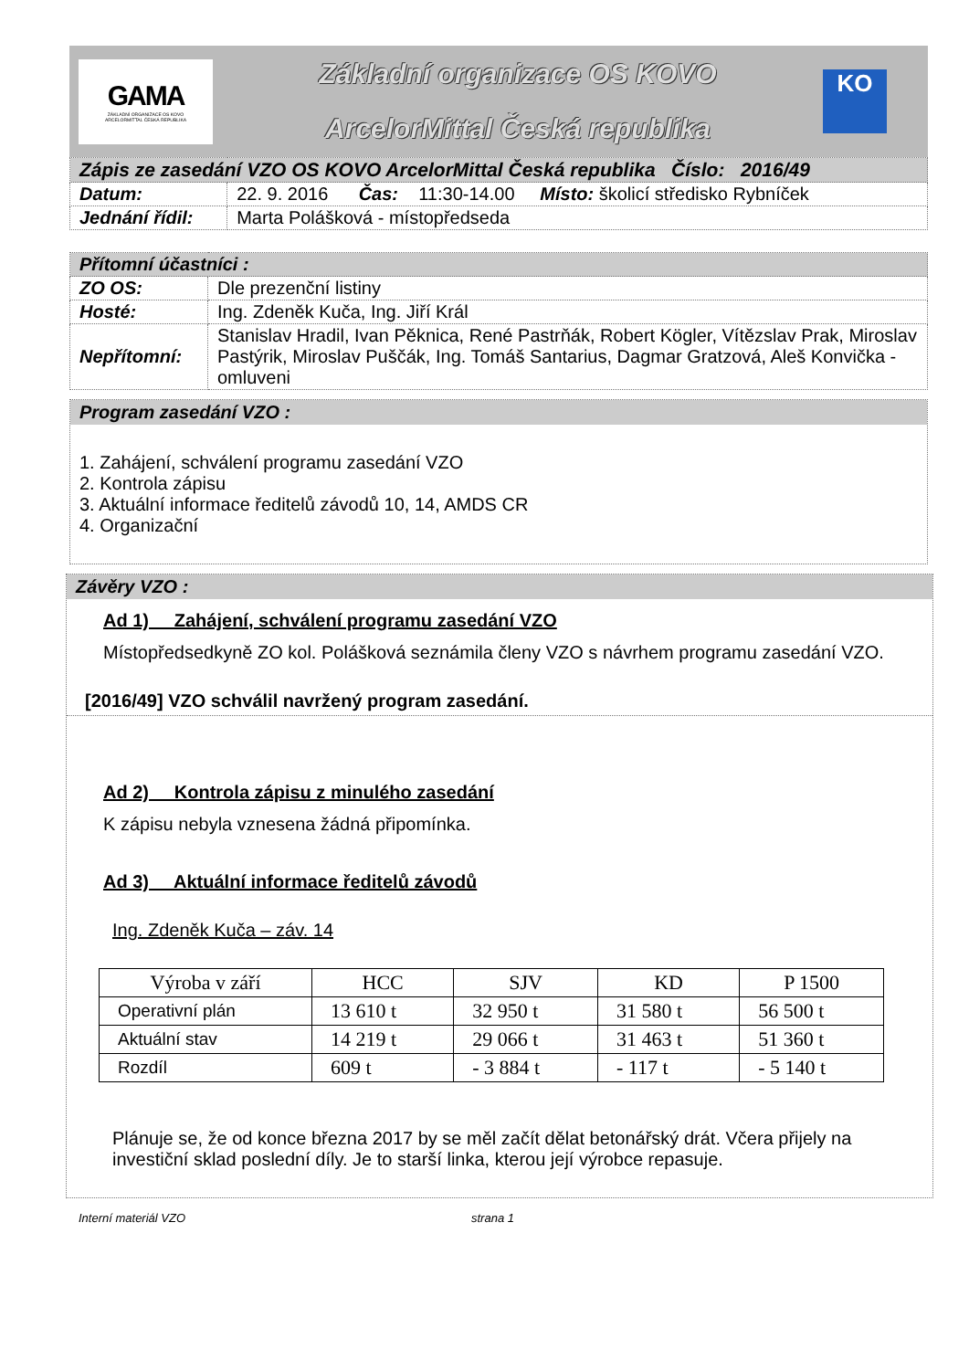GAMA
ZÁKLADNÍ ORGANIZACE OS KOVO
ARCELORMITTAL ČESKÁ REPUBLIKA
Základní organizace OS KOVO
ArcelorMittal Česká republika
KO
| Zápis ze zasedání VZO OS KOVO ArcelorMittal Česká republika Číslo: 2016/49 | |
| Datum: | 22. 9. 2016 Čas: 11:30-14.00 Místo: školicí středisko Rybníček |
| Jednání řídil: | Marta Polášková - místopředseda |
| Přítomní účastníci : | |
| ZO OS: | Dle prezenční listiny |
| Hosté: | Ing. Zdeněk Kuča, Ing. Jiří Král |
| Nepřítomní: | Stanislav Hradil, Ivan Pěknica, René Pastrňák, Robert Kögler, Vítězslav Prak, Miroslav Pastýrik, Miroslav Puščák, Ing. Tomáš Santarius, Dagmar Gratzová, Aleš Konvička - omluveni |
Program zasedání VZO :
1. Zahájení, schválení programu zasedání VZO
2. Kontrola zápisu
3. Aktuální informace ředitelů závodů 10, 14, AMDS CR
4. Organizační
Závěry VZO :
Ad 1) Zahájení, schválení programu zasedání VZO
Místopředsedkyně ZO kol. Polášková seznámila členy VZO s návrhem programu zasedání VZO.
[2016/49] VZO schválil navržený program zasedání.
Ad 2) Kontrola zápisu z minulého zasedání
K zápisu nebyla vznesena žádná připomínka.
Ad 3) Aktuální informace ředitelů závodů
Ing. Zdeněk Kuča – záv. 14
| Výroba v září | HCC | SJV | KD | P 1500 |
| --- | --- | --- | --- | --- |
| Operativní plán | 13 610 t | 32 950 t | 31 580 t | 56 500 t |
| Aktuální stav | 14 219 t | 29 066 t | 31 463 t | 51 360 t |
| Rozdíl | 609 t | - 3 884 t | - 117 t | - 5 140 t |
Plánuje se, že od konce března 2017 by se měl začít dělat betonářský drát. Včera přijely na investiční sklad poslední díly. Je to starší linka, kterou její výrobce repasuje.
Interní materiál VZO strana 1